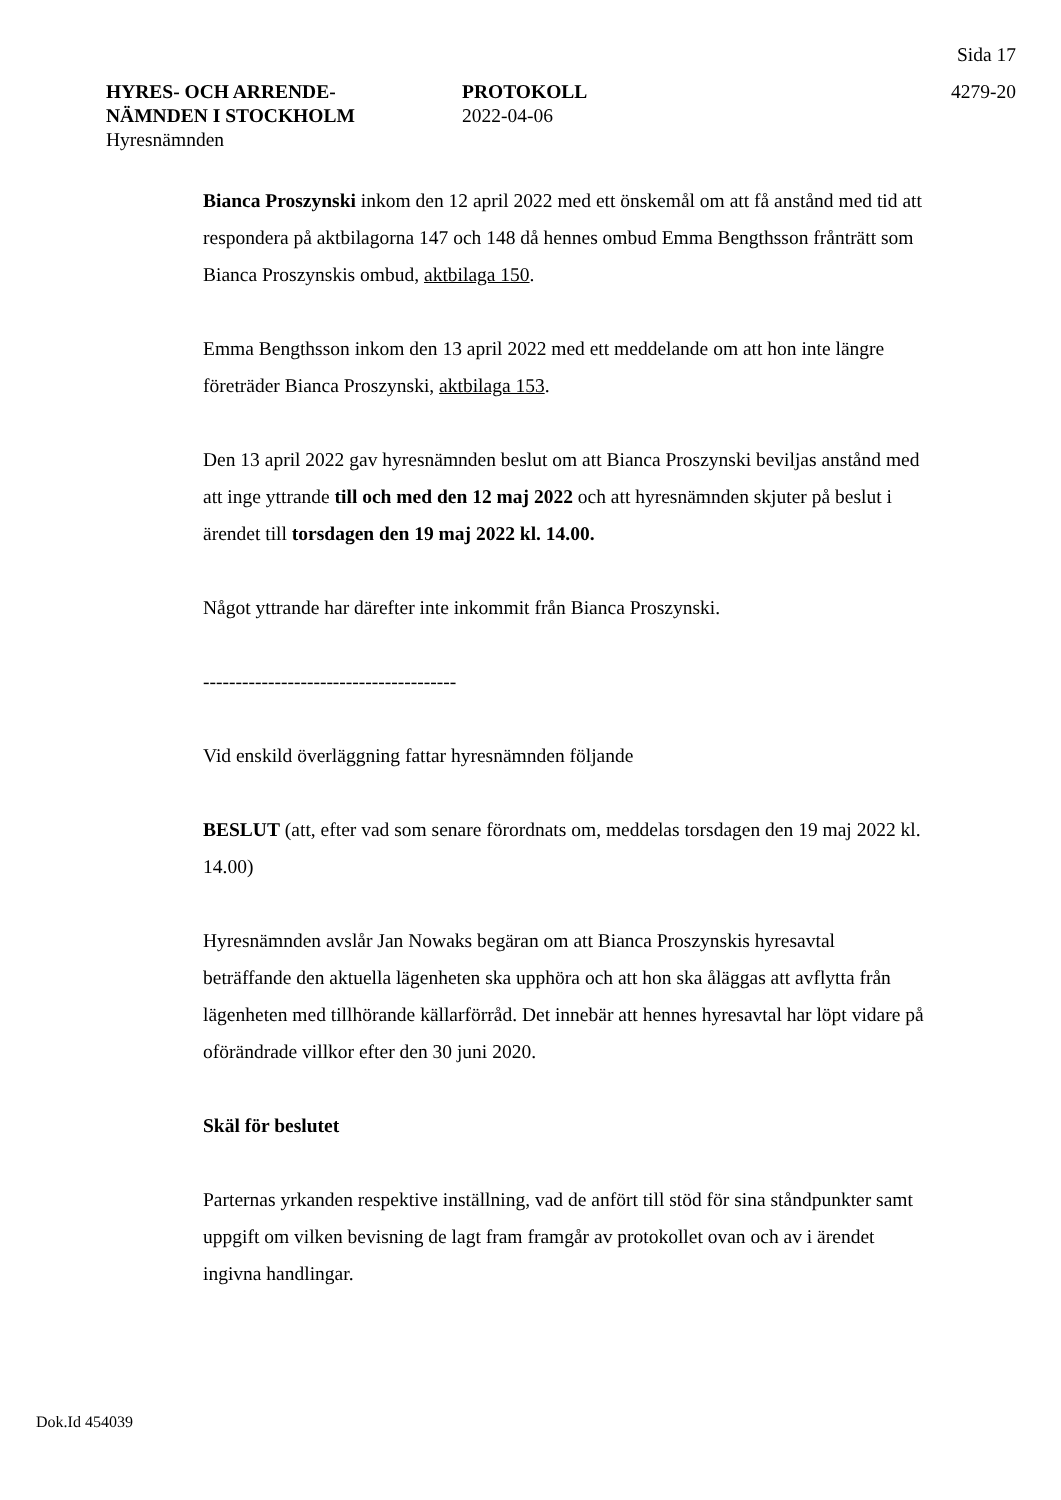Sida 17
HYRES- OCH ARRENDE-
NÄMNDEN I STOCKHOLM
Hyresnämnden
PROTOKOLL
2022-04-06
4279-20
Bianca Proszynski inkom den 12 april 2022 med ett önskemål om att få anstånd med tid att respondera på aktbilagorna 147 och 148 då hennes ombud Emma Bengthsson frånträtt som Bianca Proszynskis ombud, aktbilaga 150.
Emma Bengthsson inkom den 13 april 2022 med ett meddelande om att hon inte längre företräder Bianca Proszynski, aktbilaga 153.
Den 13 april 2022 gav hyresnämnden beslut om att Bianca Proszynski beviljas anstånd med att inge yttrande till och med den 12 maj 2022 och att hyresnämnden skjuter på beslut i ärendet till torsdagen den 19 maj 2022 kl. 14.00.
Något yttrande har därefter inte inkommit från Bianca Proszynski.
---------------------------------------
Vid enskild överläggning fattar hyresnämnden följande
BESLUT (att, efter vad som senare förordnats om, meddelas torsdagen den 19 maj 2022 kl. 14.00)
Hyresnämnden avslår Jan Nowaks begäran om att Bianca Proszynskis hyresavtal beträffande den aktuella lägenheten ska upphöra och att hon ska åläggas att avflytta från lägenheten med tillhörande källarförråd. Det innebär att hennes hyresavtal har löpt vidare på oförändrade villkor efter den 30 juni 2020.
Skäl för beslutet
Parternas yrkanden respektive inställning, vad de anfört till stöd för sina ståndpunkter samt uppgift om vilken bevisning de lagt fram framgår av protokollet ovan och av i ärendet ingivna handlingar.
Dok.Id 454039